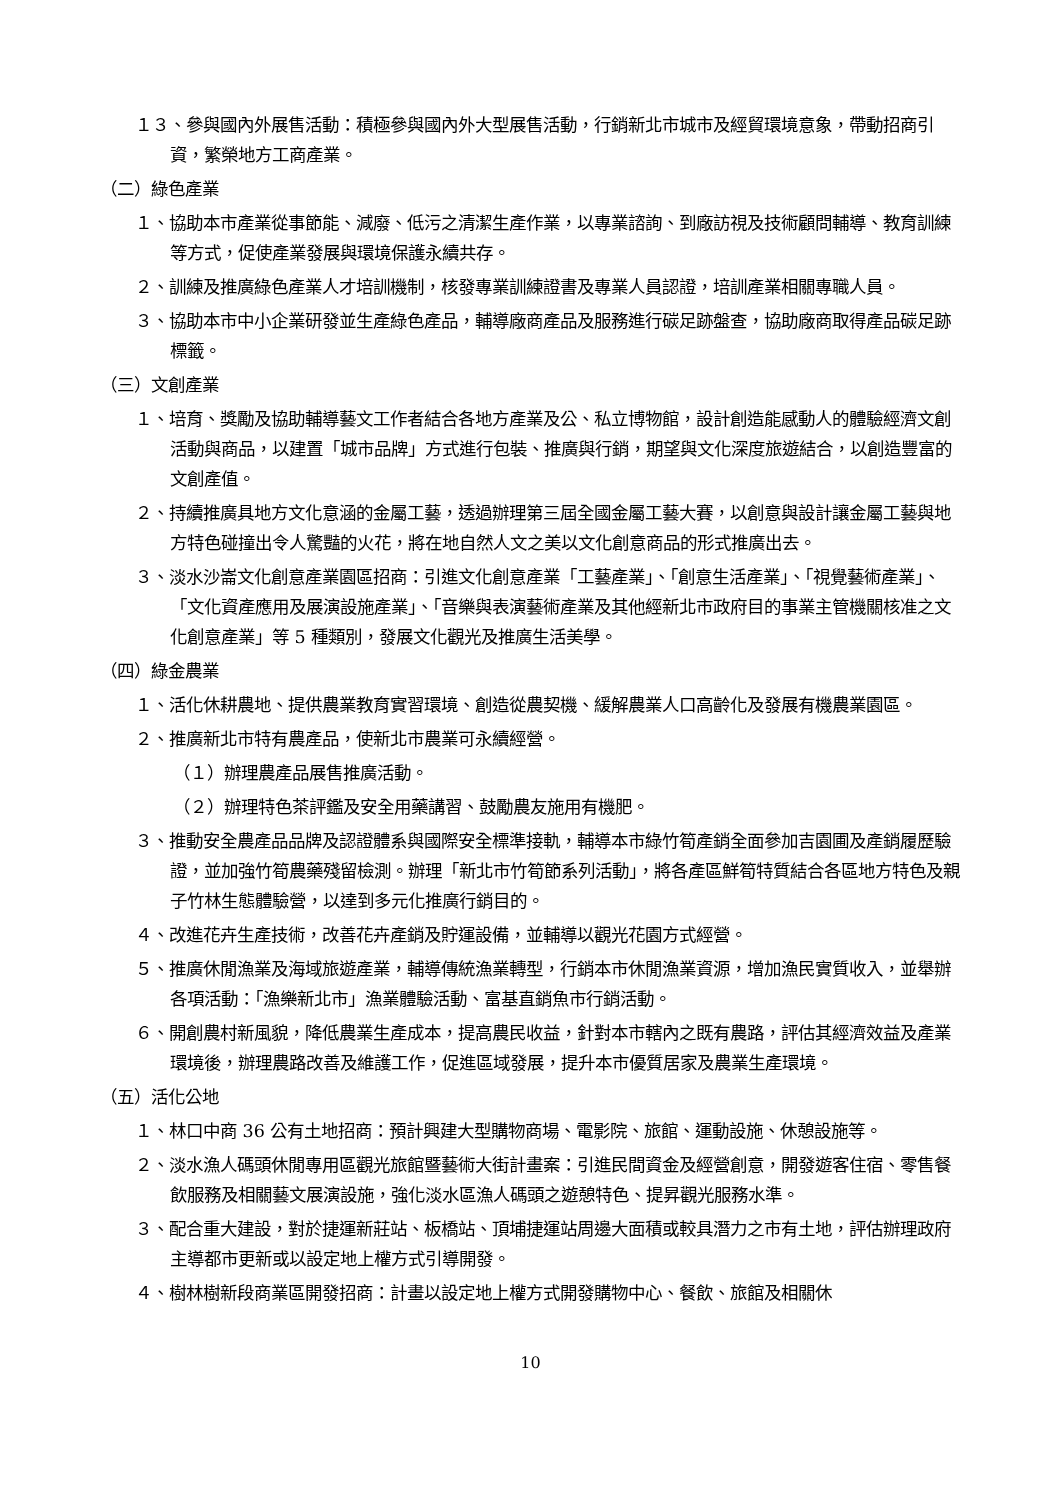１３、參與國內外展售活動：積極參與國內外大型展售活動，行銷新北市城市及經貿環境意象，帶動招商引資，繁榮地方工商產業。
（二）綠色產業
１、協助本市產業從事節能、減廢、低污之清潔生產作業，以專業諮詢、到廠訪視及技術顧問輔導、教育訓練等方式，促使產業發展與環境保護永續共存。
２、訓練及推廣綠色產業人才培訓機制，核發專業訓練證書及專業人員認證，培訓產業相關專職人員。
３、協助本市中小企業研發並生產綠色產品，輔導廠商產品及服務進行碳足跡盤查，協助廠商取得產品碳足跡標籤。
（三）文創產業
１、培育、獎勵及協助輔導藝文工作者結合各地方產業及公、私立博物館，設計創造能感動人的體驗經濟文創活動與商品，以建置「城市品牌」方式進行包裝、推廣與行銷，期望與文化深度旅遊結合，以創造豐富的文創產值。
２、持續推廣具地方文化意涵的金屬工藝，透過辦理第三屆全國金屬工藝大賽，以創意與設計讓金屬工藝與地方特色碰撞出令人驚豔的火花，將在地自然人文之美以文化創意商品的形式推廣出去。
３、淡水沙崙文化創意產業園區招商：引進文化創意產業「工藝產業」、「創意生活產業」、「視覺藝術產業」、「文化資產應用及展演設施產業」、「音樂與表演藝術產業及其他經新北市政府目的事業主管機關核准之文化創意產業」等 5 種類別，發展文化觀光及推廣生活美學。
（四）綠金農業
１、活化休耕農地、提供農業教育實習環境、創造從農契機、緩解農業人口高齡化及發展有機農業園區。
２、推廣新北市特有農產品，使新北市農業可永續經營。
（１）辦理農產品展售推廣活動。
（２）辦理特色茶評鑑及安全用藥講習、鼓勵農友施用有機肥。
３、推動安全農產品品牌及認證體系與國際安全標準接軌，輔導本市綠竹筍產銷全面參加吉園圃及產銷履歷驗證，並加強竹筍農藥殘留檢測。辦理「新北市竹筍節系列活動」，將各產區鮮筍特質結合各區地方特色及親子竹林生態體驗營，以達到多元化推廣行銷目的。
４、改進花卉生產技術，改善花卉產銷及貯運設備，並輔導以觀光花園方式經營。
５、推廣休閒漁業及海域旅遊產業，輔導傳統漁業轉型，行銷本市休閒漁業資源，增加漁民實質收入，並舉辦各項活動：「漁樂新北市」漁業體驗活動、富基直銷魚市行銷活動。
６、開創農村新風貌，降低農業生產成本，提高農民收益，針對本市轄內之既有農路，評估其經濟效益及產業環境後，辦理農路改善及維護工作，促進區域發展，提升本市優質居家及農業生產環境。
（五）活化公地
１、林口中商 36 公有土地招商：預計興建大型購物商場、電影院、旅館、運動設施、休憩設施等。
２、淡水漁人碼頭休閒專用區觀光旅館暨藝術大街計畫案：引進民間資金及經營創意，開發遊客住宿、零售餐飲服務及相關藝文展演設施，強化淡水區漁人碼頭之遊憩特色、提昇觀光服務水準。
３、配合重大建設，對於捷運新莊站、板橋站、頂埔捷運站周邊大面積或較具潛力之市有土地，評估辦理政府主導都市更新或以設定地上權方式引導開發。
４、樹林樹新段商業區開發招商：計畫以設定地上權方式開發購物中心、餐飲、旅館及相關休
10